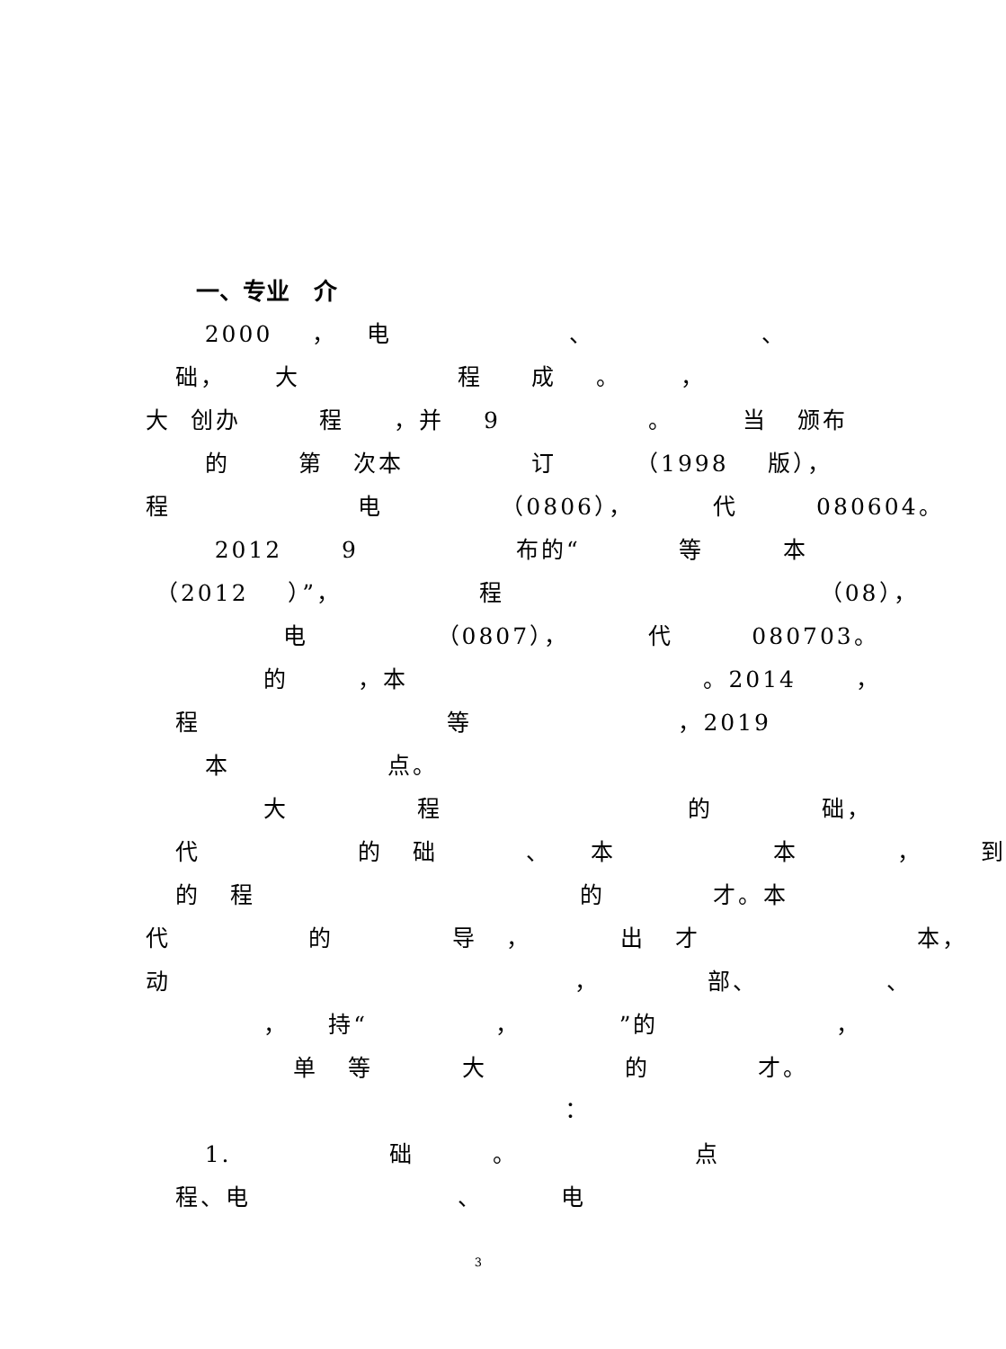一、专业 介
2000 ， 电 、 、
础， 大 程 成 。 ，
大 创办 程 ，并 9 。 当 颁布
的 第 次本 订 （1998 版），
程 电 （0806）， 代 080604。
2012 9 布的“ 等 本
（2012 ）”， 程 （08），
电 （0807）， 代 080703。
的 ，本 。2014 ，
程 等 ，2019
本 点。
大 程 的 础，
代 的 础 、 本 本 ， 到
的 程 的 才。本
代 的 导 ， 出 才 本，
动 ， 部、 、
， 持“ ， ”的 ，
单 等 大 的 才。
：
1. 础 。 点
程、电 、 电
3